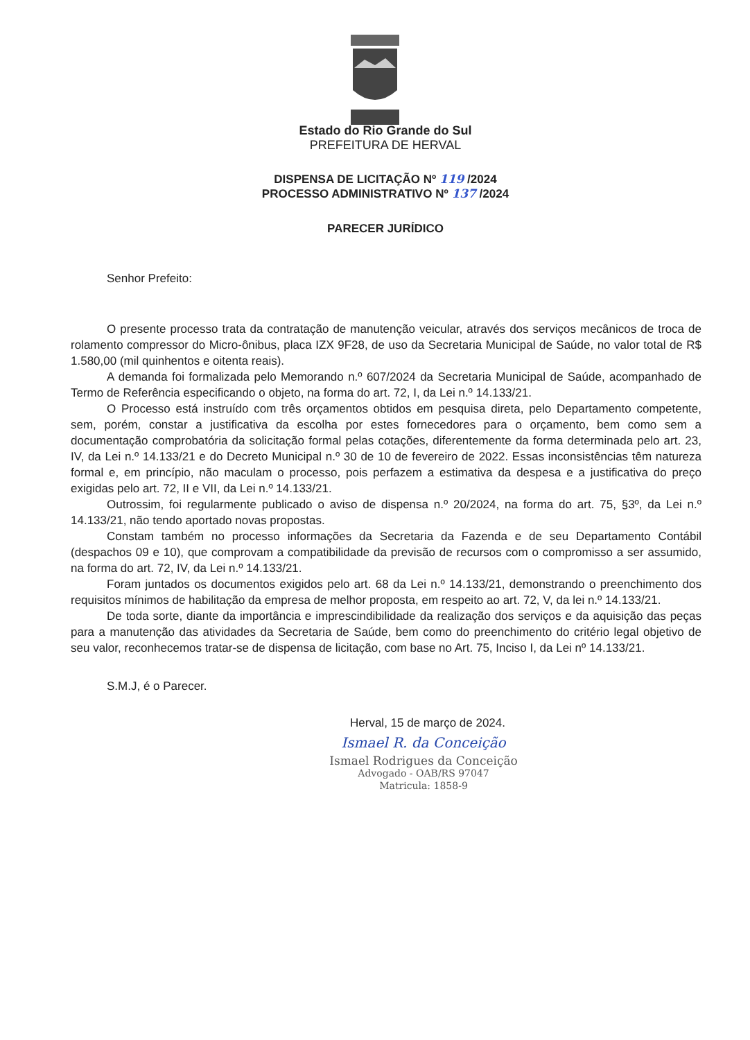Estado do Rio Grande do Sul
PREFEITURA DE HERVAL
DISPENSA DE LICITAÇÃO Nº 119 /2024
PROCESSO ADMINISTRATIVO Nº 137 /2024
PARECER JURÍDICO
Senhor Prefeito:
O presente processo trata da contratação de manutenção veicular, através dos serviços mecânicos de troca de rolamento compressor do Micro-ônibus, placa IZX 9F28, de uso da Secretaria Municipal de Saúde, no valor total de R$ 1.580,00 (mil quinhentos e oitenta reais).
A demanda foi formalizada pelo Memorando n.º 607/2024 da Secretaria Municipal de Saúde, acompanhado de Termo de Referência especificando o objeto, na forma do art. 72, I, da Lei n.º 14.133/21.
O Processo está instruído com três orçamentos obtidos em pesquisa direta, pelo Departamento competente, sem, porém, constar a justificativa da escolha por estes fornecedores para o orçamento, bem como sem a documentação comprobatória da solicitação formal pelas cotações, diferentemente da forma determinada pelo art. 23, IV, da Lei n.º 14.133/21 e do Decreto Municipal n.º 30 de 10 de fevereiro de 2022. Essas inconsistências têm natureza formal e, em princípio, não maculam o processo, pois perfazem a estimativa da despesa e a justificativa do preço exigidas pelo art. 72, II e VII, da Lei n.º 14.133/21.
Outrossim, foi regularmente publicado o aviso de dispensa n.º 20/2024, na forma do art. 75, §3º, da Lei n.º 14.133/21, não tendo aportado novas propostas.
Constam também no processo informações da Secretaria da Fazenda e de seu Departamento Contábil (despachos 09 e 10), que comprovam a compatibilidade da previsão de recursos com o compromisso a ser assumido, na forma do art. 72, IV, da Lei n.º 14.133/21.
Foram juntados os documentos exigidos pelo art. 68 da Lei n.º 14.133/21, demonstrando o preenchimento dos requisitos mínimos de habilitação da empresa de melhor proposta, em respeito ao art. 72, V, da lei n.º 14.133/21.
De toda sorte, diante da importância e imprescindibilidade da realização dos serviços e da aquisição das peças para a manutenção das atividades da Secretaria de Saúde, bem como do preenchimento do critério legal objetivo de seu valor, reconhecemos tratar-se de dispensa de licitação, com base no Art. 75, Inciso I, da Lei nº 14.133/21.
S.M.J, é o Parecer.
Herval, 15 de março de 2024.
Ismael R. da Conceição
Ismael Rodrigues da Conceição
Advogado - OAB/RS 97047
Matricula: 1858-9